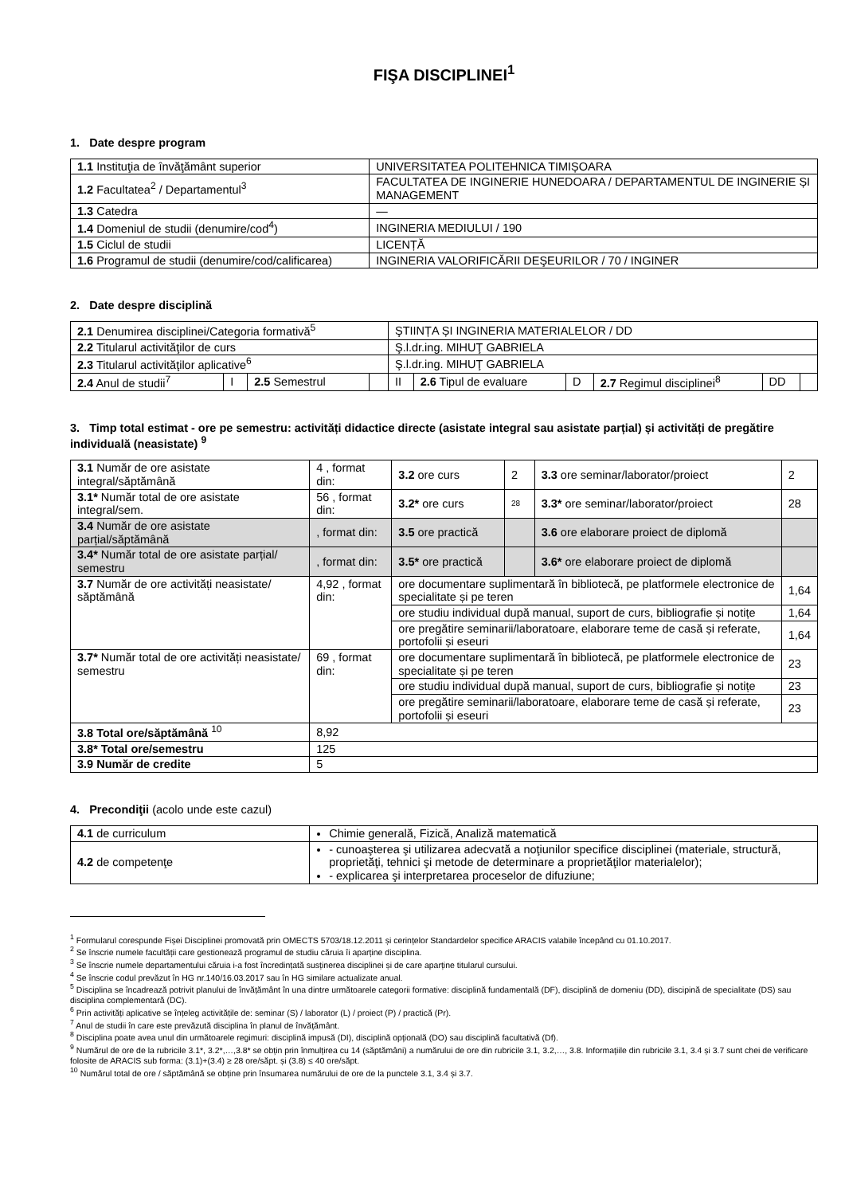FIŞA DISCIPLINEI<sup>1</sup>
1. Date despre program
| 1.1 Instituţia de învăţământ superior | UNIVERSITATEA POLITEHNICA TIMIȘOARA |
| 1.2 Facultatea<sup>2</sup> / Departamentul<sup>3</sup> | FACULTATEA DE INGINERIE HUNEDOARA / DEPARTAMENTUL DE INGINERIE ȘI MANAGEMENT |
| 1.3 Catedra | — |
| 1.4 Domeniul de studii (denumire/cod<sup>4</sup>) | INGINERIA MEDIULUI / 190 |
| 1.5 Ciclul de studii | LICENȚĂ |
| 1.6 Programul de studii (denumire/cod/calificarea) | INGINERIA VALORIFICĂRII DEŞEURILOR / 70 / INGINER |
2. Date despre disciplină
| 2.1 Denumirea disciplinei/Categoria formativă<sup>5</sup> | | | | ŞTIINȚA ȘI INGINERIA MATERIALELOR / DD | | | | | |
| 2.2 Titularul activităţilor de curs | | | | Ş.l.dr.ing. MIHUŢ GABRIELA | | | | | |
| 2.3 Titularul activităţilor aplicative<sup>6</sup> | | | | Ş.l.dr.ing. MIHUŢ GABRIELA | | | | | |
| 2.4 Anul de studii<sup>7</sup> | I | 2.5 Semestrul | | II | 2.6 Tipul de evaluare | D | 2.7 Regimul disciplinei<sup>8</sup> | DD | |
3. Timp total estimat - ore pe semestru: activități didactice directe (asistate integral sau asistate parțial) și activități de pregătire individuală (neasistate) <sup>9</sup>
| 3.1 Număr de ore asistate integral/săptămână | 4 , format din: | 3.2 ore curs | 2 | 3.3 ore seminar/laborator/proiect | 2 |
| 3.1* Număr total de ore asistate integral/sem. | 56 , format din: | 3.2* ore curs | 28 | 3.3* ore seminar/laborator/proiect | 28 |
| 3.4 Număr de ore asistate parțial/săptămână | , format din: | 3.5 ore practică | | 3.6 ore elaborare proiect de diplomă | |
| 3.4* Număr total de ore asistate parțial/ semestru | , format din: | 3.5* ore practică | | 3.6* ore elaborare proiect de diplomă | |
| 3.7 Număr de ore activități neasistate/ săptămână | 4,92 , format din: | ore documentare suplimentară în bibliotecă, pe platformele electronice de specialitate și pe teren | | | 1,64 |
| | | ore studiu individual după manual, suport de curs, bibliografie și notițe | | | 1,64 |
| | | ore pregătire seminarii/laboratoare, elaborare teme de casă și referate, portofolii și eseuri | | | 1,64 |
| 3.7* Număr total de ore activități neasistate/ semestru | 69 , format din: | ore documentare suplimentară în bibliotecă, pe platformele electronice de specialitate și pe teren | | | 23 |
| | | ore studiu individual după manual, suport de curs, bibliografie și notițe | | | 23 |
| | | ore pregătire seminarii/laboratoare, elaborare teme de casă și referate, portofolii și eseuri | | | 23 |
| 3.8 Total ore/săptămână <sup>10</sup> | 8,92 | | | | |
| 3.8* Total ore/semestru | 125 | | | | |
| 3.9 Număr de credite | 5 | | | | |
4. Precondiţii (acolo unde este cazul)
| 4.1 de curriculum | Chimie generală, Fizică, Analiză matematică |
| 4.2 de competenţe | - cunoaşterea şi utilizarea adecvată a noţiunilor specifice disciplinei (materiale, structură, proprietăţi, tehnici şi metode de determinare a proprietăţilor materialelor); - explicarea şi interpretarea proceselor de difuziune; |
<sup>1</sup> Formularul corespunde Fișei Disciplinei promovată prin OMECTS 5703/18.12.2011 și cerințelor Standardelor specifice ARACIS valabile începând cu 01.10.2017.
<sup>2</sup> Se înscrie numele facultății care gestionează programul de studiu căruia îi aparține disciplina.
<sup>3</sup> Se înscrie numele departamentului căruia i-a fost încredințată susținerea disciplinei și de care aparține titularul cursului.
<sup>4</sup> Se înscrie codul prevăzut în HG nr.140/16.03.2017 sau în HG similare actualizate anual.
<sup>5</sup> Disciplina se încadrează potrivit planului de învățământ în una dintre următoarele categorii formative: disciplină fundamentală (DF), disciplină de domeniu (DD), discipină de specialitate (DS) sau disciplina complementară (DC).
<sup>6</sup> Prin activități aplicative se înțeleg activitățile de: seminar (S) / laborator (L) / proiect (P) / practică (Pr).
<sup>7</sup> Anul de studii în care este prevăzută disciplina în planul de învățământ.
<sup>8</sup> Disciplina poate avea unul din următoarele regimuri: disciplină impusă (DI), disciplină opțională (DO) sau disciplină facultativă (Df).
<sup>9</sup> Numărul de ore de la rubricile 3.1*, 3.2*,…,3.8* se obțin prin înmulțirea cu 14 (săptămâni) a numărului de ore din rubricile 3.1, 3.2,…, 3.8. Informațiile din rubricile 3.1, 3.4 și 3.7 sunt chei de verificare folosite de ARACIS sub forma: (3.1)+(3.4) ≥ 28 ore/săpt. și (3.8) ≤ 40 ore/săpt.
<sup>10</sup> Numărul total de ore / săptămână se obține prin însumarea numărului de ore de la punctele 3.1, 3.4 și 3.7.